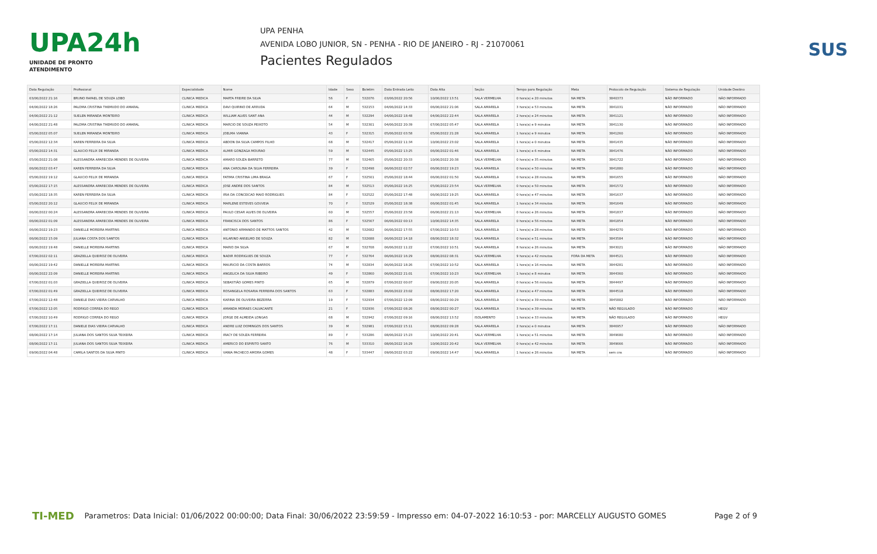UPA24h
UNIDADE DE PRONTO ATENDIMENTO
UPA PENHA
AVENIDA LOBO JUNIOR, SN - PENHA - RIO DE JANEIRO - RJ - 21070061
Pacientes Regulados
SUS
| Data Regulação | Profissional | Especialidade | Nome | Idade | Sexo | Boletim | Data Entrada Leito | Data Alta | Seção | Tempo para Regulação | Meta | Protocolo de Regulação | Sistema de Regulação | Unidade Destino |
| --- | --- | --- | --- | --- | --- | --- | --- | --- | --- | --- | --- | --- | --- | --- |
| 03/06/2022 21:16 | BRUNO RAFAEL DE SOUZA LOBO | CLINICA MEDICA | MARTA FREIRE DA SILVA | 56 | F | 532076 | 03/06/2022 20:56 | 10/06/2022 13:51 | SALA VERMELHA | 0 hora(s) e 20 minutos | NA META | 3840373 | NÃO INFORMADO | NÃO INFORMADO |
| 04/06/2022 18:26 | PALOMA CRISTINA THEMUDO DO AMARAL | CLINICA MEDICA | DAVI QUIRINO DE ARRUDA | 64 | M | 532153 | 04/06/2022 14:33 | 06/06/2022 21:06 | SALA AMARELA | 3 hora(s) e 53 minutos | NA META | 3841031 | NÃO INFORMADO | NÃO INFORMADO |
| 04/06/2022 21:12 | SUELEN MIRANDA MONTEIRO | CLINICA MEDICA | WILLIAM ALVES SANT ANA | 44 | M | 532294 | 04/06/2022 18:48 | 04/06/2022 22:44 | SALA AMARELA | 2 hora(s) e 24 minutos | NA META | 3841121 | NÃO INFORMADO | NÃO INFORMADO |
| 04/06/2022 21:48 | PALOMA CRISTINA THEMUDO DO AMARAL | CLINICA MEDICA | MARCIO DE SOUZA PEIXOTO | 54 | M | 532301 | 04/06/2022 20:39 | 07/06/2022 05:47 | SALA AMARELA | 1 hora(s) e 9 minutos | NA META | 3841130 | NÃO INFORMADO | NÃO INFORMADO |
| 05/06/2022 05:07 | SUELEN MIRANDA MONTEIRO | CLINICA MEDICA | JOELMA VIANNA | 43 | F | 532315 | 05/06/2022 03:58 | 05/06/2022 21:28 | SALA AMARELA | 1 hora(s) e 9 minutos | NA META | 3841260 | NÃO INFORMADO | NÃO INFORMADO |
| 05/06/2022 12:34 | KAREN FERREIRA DA SILVA | CLINICA MEDICA | ABDON DA SILVA CAMPOS FILHO | 68 | M | 532417 | 05/06/2022 11:34 | 10/06/2022 23:02 | SALA AMARELA | 1 hora(s) e 0 minutos | NA META | 3841435 | NÃO INFORMADO | NÃO INFORMADO |
| 05/06/2022 14:31 | GLAUCIO FELIX DE MIRANDA | CLINICA MEDICA | ALMIR GONZAGA MOURAO | 59 | M | 532445 | 05/06/2022 13:25 | 06/06/2022 01:46 | SALA AMARELA | 1 hora(s) e 6 minutos | NA META | 3841476 | NÃO INFORMADO | NÃO INFORMADO |
| 05/06/2022 21:08 | ALESSANDRA APARECIDA MENDES DE OLIVEIRA | CLINICA MEDICA | AMARO SOUZA BARRETO | 77 | M | 532465 | 05/06/2022 20:33 | 10/06/2022 20:38 | SALA VERMELHA | 0 hora(s) e 35 minutos | NA META | 3841722 | NÃO INFORMADO | NÃO INFORMADO |
| 06/06/2022 03:47 | KAREN FERREIRA DA SILVA | CLINICA MEDICA | ANA CAROLINA DA SILVA FERREIRA | 39 | F | 532498 | 06/06/2022 02:57 | 06/06/2022 19:23 | SALA AMARELA | 0 hora(s) e 50 minutos | NA META | 3841880 | NÃO INFORMADO | NÃO INFORMADO |
| 05/06/2022 19:12 | GLAUCIO FELIX DE MIRANDA | CLINICA MEDICA | FATIMA CRISTINA LIMA BRAGA | 67 | F | 532501 | 05/06/2022 18:44 | 06/06/2022 01:50 | SALA AMARELA | 0 hora(s) e 28 minutos | NA META | 3841655 | NÃO INFORMADO | NÃO INFORMADO |
| 05/06/2022 17:15 | ALESSANDRA APARECIDA MENDES DE OLIVEIRA | CLINICA MEDICA | JOSE ANDRE DOS SANTOS | 84 | M | 532513 | 05/06/2022 16:25 | 05/06/2022 23:54 | SALA VERMELHA | 0 hora(s) e 50 minutos | NA META | 3841572 | NÃO INFORMADO | NÃO INFORMADO |
| 05/06/2022 18:35 | KAREN FERREIRA DA SILVA | CLINICA MEDICA | IRIA DA CONCEICAO MAIO RODRIGUES | 84 | F | 532522 | 05/06/2022 17:48 | 06/06/2022 19:25 | SALA AMARELA | 0 hora(s) e 47 minutos | NA META | 3841637 | NÃO INFORMADO | NÃO INFORMADO |
| 05/06/2022 20:12 | GLAUCIO FELIX DE MIRANDA | CLINICA MEDICA | MARLENE ESTEVES GOUVEIA | 70 | F | 532529 | 05/06/2022 18:38 | 06/06/2022 01:45 | SALA AMARELA | 1 hora(s) e 34 minutos | NA META | 3841649 | NÃO INFORMADO | NÃO INFORMADO |
| 06/06/2022 00:24 | ALESSANDRA APARECIDA MENDES DE OLIVEIRA | CLINICA MEDICA | PAULO CESAR ALVES DE OLIVEIRA | 60 | M | 532557 | 05/06/2022 23:58 | 06/06/2022 21:13 | SALA VERMELHA | 0 hora(s) e 26 minutos | NA META | 3841837 | NÃO INFORMADO | NÃO INFORMADO |
| 06/06/2022 01:09 | ALESSANDRA APARECIDA MENDES DE OLIVEIRA | CLINICA MEDICA | FRANCISCA DOS SANTOS | 86 | F | 532567 | 06/06/2022 00:13 | 10/06/2022 14:35 | SALA AMARELA | 0 hora(s) e 56 minutos | NA META | 3841854 | NÃO INFORMADO | NÃO INFORMADO |
| 06/06/2022 19:23 | DANIELLE MOREIRA MARTINS | CLINICA MEDICA | ANTONIO ARMANDO DE MATTOS SANTOS | 42 | M | 532682 | 06/06/2022 17:55 | 07/06/2022 10:53 | SALA AMARELA | 1 hora(s) e 28 minutos | NA META | 3844270 | NÃO INFORMADO | NÃO INFORMADO |
| 06/06/2022 15:09 | JULIANA COSTA DOS SANTOS | CLINICA MEDICA | HILARINO ANSELMO DE SOUZA | 82 | M | 532688 | 06/06/2022 14:18 | 08/06/2022 18:32 | SALA AMARELA | 0 hora(s) e 51 minutos | NA META | 3843584 | NÃO INFORMADO | NÃO INFORMADO |
| 06/06/2022 19:48 | DANIELLE MOREIRA MARTINS | CLINICA MEDICA | MARIO DA SILVA | 67 | M | 532708 | 06/06/2022 11:22 | 07/06/2022 10:51 | SALA AMARELA | 8 hora(s) e 26 minutos | NA META | 3843021 | NÃO INFORMADO | NÃO INFORMADO |
| 07/06/2022 02:11 | GRAZIELLA QUEIROZ DE OLIVEIRA | CLINICA MEDICA | NADIR RODRIGUES DE SOUZA | 77 | F | 532764 | 06/06/2022 16:29 | 08/06/2022 08:31 | SALA VERMELHA | 9 hora(s) e 42 minutos | FORA DA META | 3844521 | NÃO INFORMADO | NÃO INFORMADO |
| 06/06/2022 19:42 | DANIELLE MOREIRA MARTINS | CLINICA MEDICA | MAURICIO DA COSTA BARROS | 74 | M | 532834 | 06/06/2022 18:26 | 07/06/2022 10:52 | SALA AMARELA | 1 hora(s) e 16 minutos | NA META | 3844281 | NÃO INFORMADO | NÃO INFORMADO |
| 06/06/2022 22:09 | DANIELLE MOREIRA MARTINS | CLINICA MEDICA | ANGELICA DA SILVA RIBEIRO | 49 | F | 532860 | 06/06/2022 21:01 | 07/06/2022 10:23 | SALA VERMELHA | 1 hora(s) e 8 minutos | NA META | 3844360 | NÃO INFORMADO | NÃO INFORMADO |
| 07/06/2022 01:03 | GRAZIELLA QUEIROZ DE OLIVEIRA | CLINICA MEDICA | SEBASTIÃO GOMES PINTO | 65 | M | 532879 | 07/06/2022 00:07 | 09/06/2022 20:05 | SALA AMARELA | 0 hora(s) e 56 minutos | NA META | 3844497 | NÃO INFORMADO | NÃO INFORMADO |
| 07/06/2022 01:49 | GRAZIELLA QUEIROZ DE OLIVEIRA | CLINICA MEDICA | ROSANGELA ROSARIA FERREIRA DOS SANTOS | 63 | F | 532883 | 06/06/2022 23:02 | 08/06/2022 17:20 | SALA AMARELA | 2 hora(s) e 47 minutos | NA META | 3844518 | NÃO INFORMADO | NÃO INFORMADO |
| 07/06/2022 12:48 | DANIELE DIAS VIEIRA CARVALHO | CLINICA MEDICA | KARINA DE OLIVEIRA BEZERRA | 19 | F | 532934 | 07/06/2022 12:09 | 08/06/2022 00:29 | SALA AMARELA | 0 hora(s) e 39 minutos | NA META | 3845882 | NÃO INFORMADO | NÃO INFORMADO |
| 07/06/2022 12:05 | RODRIGO CORREA DO REGO | CLINICA MEDICA | AMANDA MORAES CALVACANTE | 21 | F | 532936 | 07/06/2022 08:26 | 08/06/2022 00:27 | SALA AMARELA | 3 hora(s) e 39 minutos | NA META | NÃO REGULADO | NÃO INFORMADO | HEGV |
| 07/06/2022 10:49 | RODRIGO CORREA DO REGO | CLINICA MEDICA | JORGE DE ALMEIDA LONGAS | 68 | M | 532942 | 07/06/2022 09:16 | 08/06/2022 13:52 | ISOLAMENTO | 1 hora(s) e 33 minutos | NA META | NÃO REGULADO | NÃO INFORMADO | HEGV |
| 07/06/2022 17:11 | DANIELE DIAS VIEIRA CARVALHO | CLINICA MEDICA | ANDRE LUIZ DOMINGOS DOS SANTOS | 39 | M | 532981 | 07/06/2022 15:11 | 08/06/2022 09:28 | SALA AMARELA | 2 hora(s) e 0 minutos | NA META | 3846957 | NÃO INFORMADO | NÃO INFORMADO |
| 08/06/2022 17:14 | JULIANA DOS SANTOS SILVA TEIXEIRA | CLINICA MEDICA | IRACY DE SOUZA FERREIRA | 89 | F | 533286 | 08/06/2022 15:23 | 10/06/2022 20:41 | SALA VERMELHA | 1 hora(s) e 51 minutos | NA META | 3849680 | NÃO INFORMADO | NÃO INFORMADO |
| 08/06/2022 17:11 | JULIANA DOS SANTOS SILVA TEIXEIRA | CLINICA MEDICA | AMERICO DO ESPIRITO SANTO | 76 | M | 533310 | 08/06/2022 16:29 | 10/06/2022 20:42 | SALA VERMELHA | 0 hora(s) e 42 minutos | NA META | 3849666 | NÃO INFORMADO | NÃO INFORMADO |
| 09/06/2022 04:48 | CAMILA SANTOS DA SILVA PINTO | CLINICA MEDICA | VANIA PACHECO AMORA GOMES | 48 | F | 533447 | 09/06/2022 03:22 | 09/06/2022 14:47 | SALA AMARELA | 1 hora(s) e 26 minutos | NA META | sem cns | NÃO INFORMADO | NÃO INFORMADO |
TI-MED Parametros: Data Inicial: 01/06/2022 00:00:00; Data Final: 30/06/2022 23:59:59 - Impresso em: 04-07-2022 16:10:53 - por: MARCELLY AUGUSTO GOMES Page 2 of 9